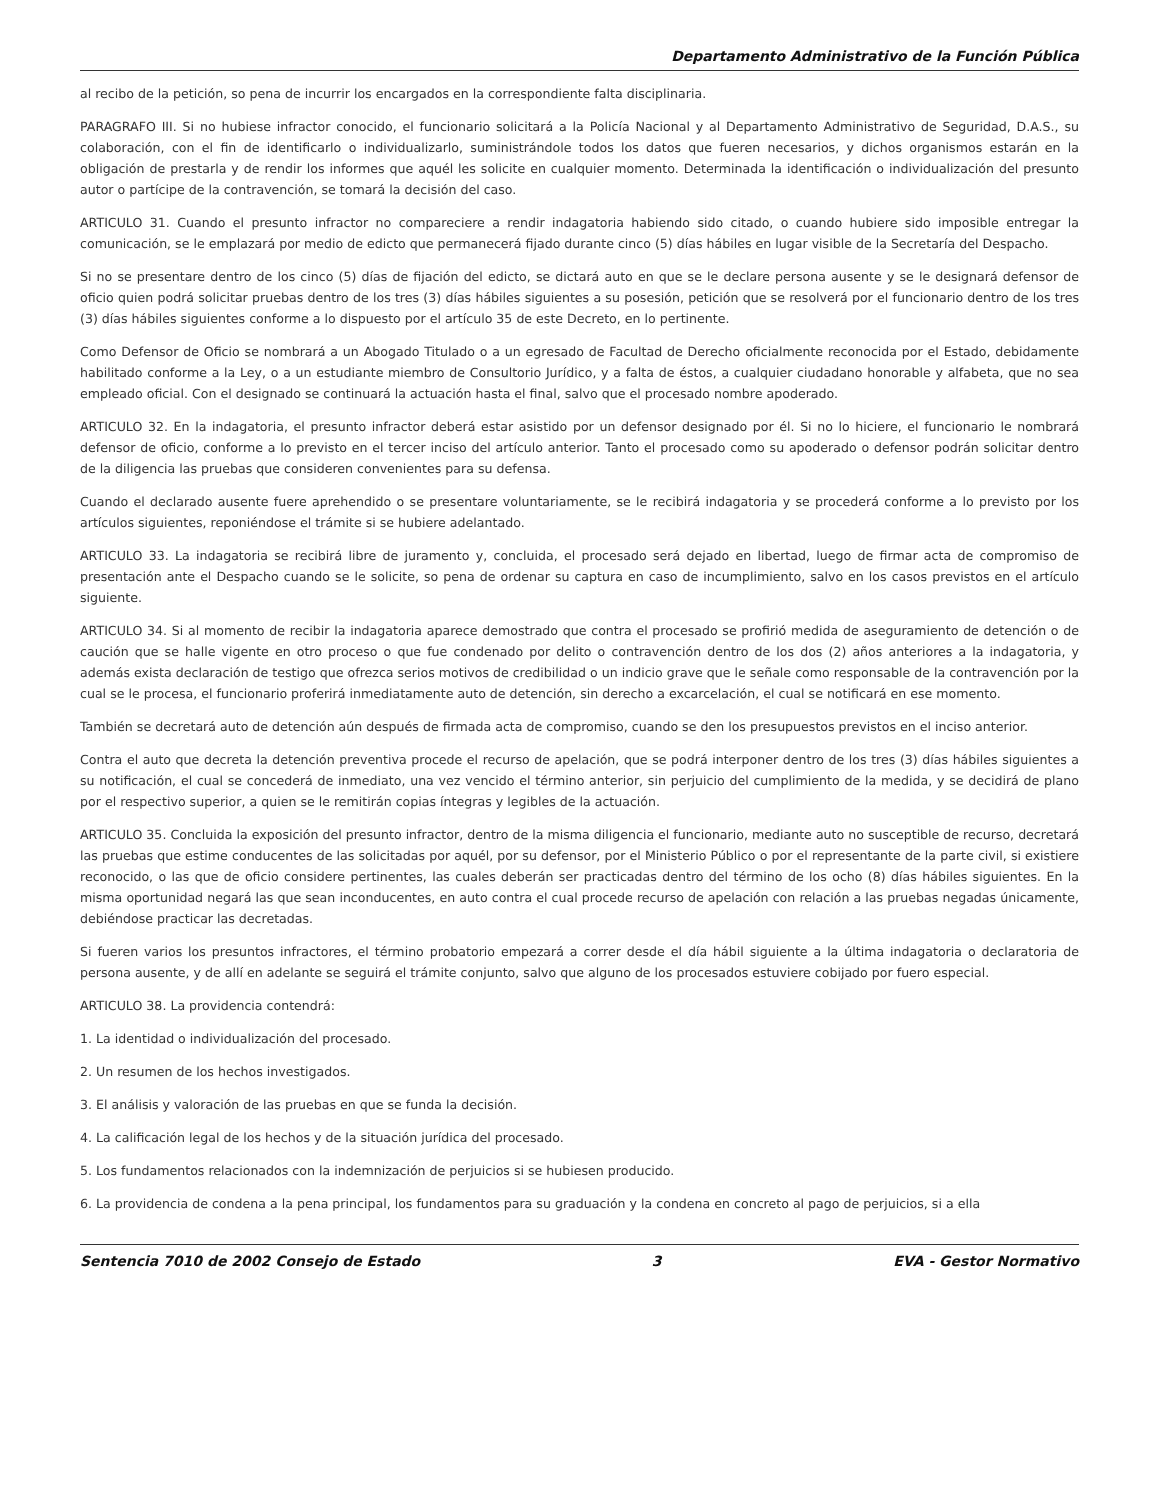Departamento Administrativo de la Función Pública
al recibo de la petición, so pena de incurrir los encargados en la correspondiente falta disciplinaria.
PARAGRAFO III. Si no hubiese infractor conocido, el funcionario solicitará a la Policía Nacional y al Departamento Administrativo de Seguridad, D.A.S., su colaboración, con el fin de identificarlo o individualizarlo, suministrándole todos los datos que fueren necesarios, y dichos organismos estarán en la obligación de prestarla y de rendir los informes que aquél les solicite en cualquier momento. Determinada la identificación o individualización del presunto autor o partícipe de la contravención, se tomará la decisión del caso.
ARTICULO 31. Cuando el presunto infractor no compareciere a rendir indagatoria habiendo sido citado, o cuando hubiere sido imposible entregar la comunicación, se le emplazará por medio de edicto que permanecerá fijado durante cinco (5) días hábiles en lugar visible de la Secretaría del Despacho.
Si no se presentare dentro de los cinco (5) días de fijación del edicto, se dictará auto en que se le declare persona ausente y se le designará defensor de oficio quien podrá solicitar pruebas dentro de los tres (3) días hábiles siguientes a su posesión, petición que se resolverá por el funcionario dentro de los tres (3) días hábiles siguientes conforme a lo dispuesto por el artículo 35 de este Decreto, en lo pertinente.
Como Defensor de Oficio se nombrará a un Abogado Titulado o a un egresado de Facultad de Derecho oficialmente reconocida por el Estado, debidamente habilitado conforme a la Ley, o a un estudiante miembro de Consultorio Jurídico, y a falta de éstos, a cualquier ciudadano honorable y alfabeta, que no sea empleado oficial. Con el designado se continuará la actuación hasta el final, salvo que el procesado nombre apoderado.
ARTICULO 32. En la indagatoria, el presunto infractor deberá estar asistido por un defensor designado por él. Si no lo hiciere, el funcionario le nombrará defensor de oficio, conforme a lo previsto en el tercer inciso del artículo anterior. Tanto el procesado como su apoderado o defensor podrán solicitar dentro de la diligencia las pruebas que consideren convenientes para su defensa.
Cuando el declarado ausente fuere aprehendido o se presentare voluntariamente, se le recibirá indagatoria y se procederá conforme a lo previsto por los artículos siguientes, reponiéndose el trámite si se hubiere adelantado.
ARTICULO 33. La indagatoria se recibirá libre de juramento y, concluida, el procesado será dejado en libertad, luego de firmar acta de compromiso de presentación ante el Despacho cuando se le solicite, so pena de ordenar su captura en caso de incumplimiento, salvo en los casos previstos en el artículo siguiente.
ARTICULO 34. Si al momento de recibir la indagatoria aparece demostrado que contra el procesado se profirió medida de aseguramiento de detención o de caución que se halle vigente en otro proceso o que fue condenado por delito o contravención dentro de los dos (2) años anteriores a la indagatoria, y además exista declaración de testigo que ofrezca serios motivos de credibilidad o un indicio grave que le señale como responsable de la contravención por la cual se le procesa, el funcionario proferirá inmediatamente auto de detención, sin derecho a excarcelación, el cual se notificará en ese momento.
También se decretará auto de detención aún después de firmada acta de compromiso, cuando se den los presupuestos previstos en el inciso anterior.
Contra el auto que decreta la detención preventiva procede el recurso de apelación, que se podrá interponer dentro de los tres (3) días hábiles siguientes a su notificación, el cual se concederá de inmediato, una vez vencido el término anterior, sin perjuicio del cumplimiento de la medida, y se decidirá de plano por el respectivo superior, a quien se le remitirán copias íntegras y legibles de la actuación.
ARTICULO 35. Concluida la exposición del presunto infractor, dentro de la misma diligencia el funcionario, mediante auto no susceptible de recurso, decretará las pruebas que estime conducentes de las solicitadas por aquél, por su defensor, por el Ministerio Público o por el representante de la parte civil, si existiere reconocido, o las que de oficio considere pertinentes, las cuales deberán ser practicadas dentro del término de los ocho (8) días hábiles siguientes. En la misma oportunidad negará las que sean inconducentes, en auto contra el cual procede recurso de apelación con relación a las pruebas negadas únicamente, debiéndose practicar las decretadas.
Si fueren varios los presuntos infractores, el término probatorio empezará a correr desde el día hábil siguiente a la última indagatoria o declaratoria de persona ausente, y de allí en adelante se seguirá el trámite conjunto, salvo que alguno de los procesados estuviere cobijado por fuero especial.
ARTICULO 38. La providencia contendrá:
1. La identidad o individualización del procesado.
2. Un resumen de los hechos investigados.
3. El análisis y valoración de las pruebas en que se funda la decisión.
4. La calificación legal de los hechos y de la situación jurídica del procesado.
5. Los fundamentos relacionados con la indemnización de perjuicios si se hubiesen producido.
6. La providencia de condena a la pena principal, los fundamentos para su graduación y la condena en concreto al pago de perjuicios, si a ella
Sentencia 7010 de 2002 Consejo de Estado 3 EVA - Gestor Normativo